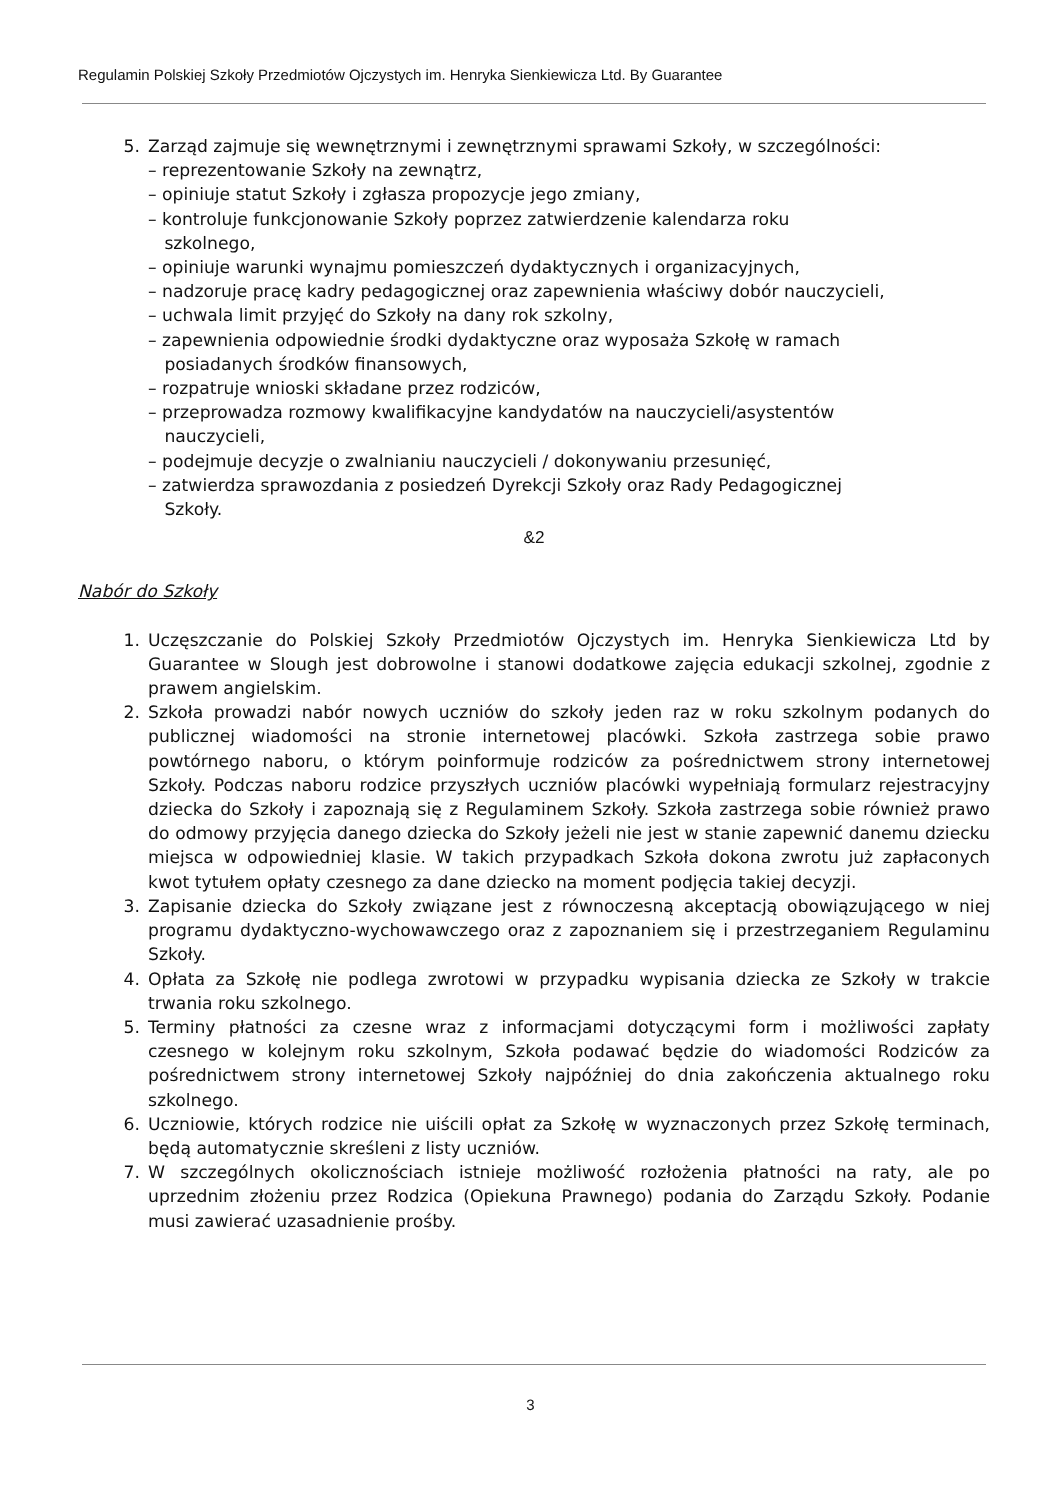Regulamin Polskiej Szkoły Przedmiotów Ojczystych im. Henryka Sienkiewicza Ltd. By Guarantee
5. Zarząd zajmuje się wewnętrznymi i zewnętrznymi sprawami Szkoły, w szczególności:
– reprezentowanie Szkoły na zewnątrz,
– opiniuje statut Szkoły i zgłasza propozycje jego zmiany,
– kontroluje funkcjonowanie Szkoły poprzez zatwierdzenie kalendarza roku
szkolnego,
– opiniuje warunki wynajmu pomieszczeń dydaktycznych i organizacyjnych,
– nadzoruje pracę kadry pedagogicznej oraz zapewnienia właściwy dobór nauczycieli,
– uchwala limit przyjęć do Szkoły na dany rok szkolny,
– zapewnienia odpowiednie środki dydaktyczne oraz wyposaża Szkołę w ramach
posiadanych środków finansowych,
– rozpatruje wnioski składane przez rodziców,
– przeprowadza rozmowy kwalifikacyjne kandydatów na nauczycieli/asystentów
nauczycieli,
– podejmuje decyzje o zwalnianiu nauczycieli / dokonywaniu przesunięć,
– zatwierdza sprawozdania z posiedzeń Dyrekcji Szkoły oraz Rady Pedagogicznej
Szkoły.
&2
Nabór do Szkoły
1. Uczęszczanie do Polskiej Szkoły Przedmiotów Ojczystych im. Henryka Sienkiewicza Ltd by Guarantee w Slough jest dobrowolne i stanowi dodatkowe zajęcia edukacji szkolnej, zgodnie z prawem angielskim.
2. Szkoła prowadzi nabór nowych uczniów do szkoły jeden raz w roku szkolnym podanych do publicznej wiadomości na stronie internetowej placówki. Szkoła zastrzega sobie prawo powtórnego naboru, o którym poinformuje rodziców za pośrednictwem strony internetowej Szkoły. Podczas naboru rodzice przyszłych uczniów placówki wypełniają formularz rejestracyjny dziecka do Szkoły i zapoznają się z Regulaminem Szkoły. Szkoła zastrzega sobie również prawo do odmowy przyjęcia danego dziecka do Szkoły jeżeli nie jest w stanie zapewnić danemu dziecku miejsca w odpowiedniej klasie. W takich przypadkach Szkoła dokona zwrotu już zapłaconych kwot tytułem opłaty czesnego za dane dziecko na moment podjęcia takiej decyzji.
3. Zapisanie dziecka do Szkoły związane jest z równoczesną akceptacją obowiązującego w niej programu dydaktyczno-wychowawczego oraz z zapoznaniem się i przestrzeganiem Regulaminu Szkoły.
4. Opłata za Szkołę nie podlega zwrotowi w przypadku wypisania dziecka ze Szkoły w trakcie trwania roku szkolnego.
5. Terminy płatności za czesne wraz z informacjami dotyczącymi form i możliwości zapłaty czesnego w kolejnym roku szkolnym, Szkoła podawać będzie do wiadomości Rodziców za pośrednictwem strony internetowej Szkoły najpóźniej do dnia zakończenia aktualnego roku szkolnego.
6. Uczniowie, których rodzice nie uiścili opłat za Szkołę w wyznaczonych przez Szkołę terminach, będą automatycznie skreśleni z listy uczniów.
7. W szczególnych okolicznościach istnieje możliwość rozłożenia płatności na raty, ale po uprzednim złożeniu przez Rodzica (Opiekuna Prawnego) podania do Zarządu Szkoły. Podanie musi zawierać uzasadnienie prośby.
3